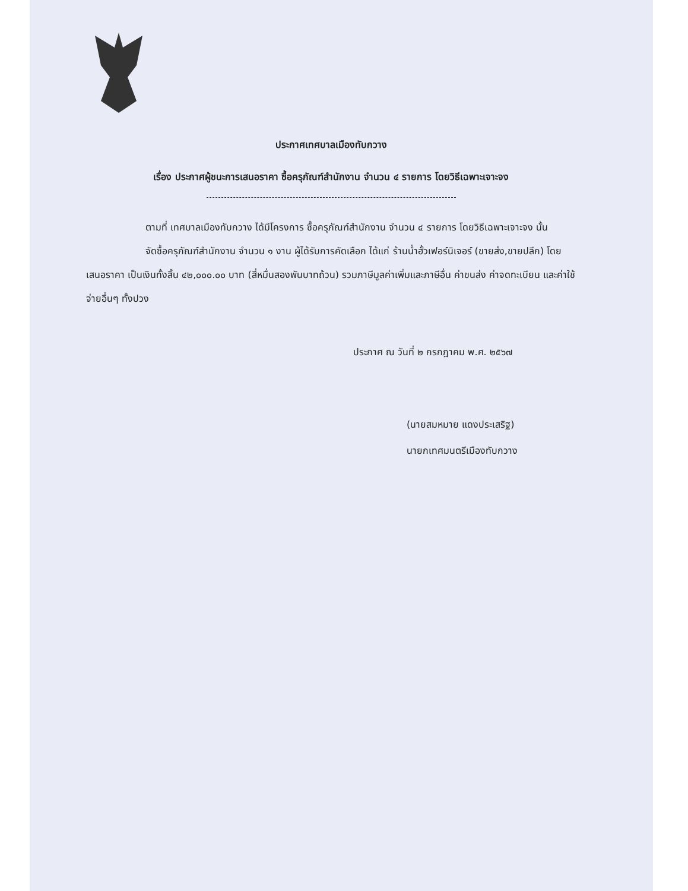ประกาศเทศบาลเมืองทับกวาง
เรื่อง ประกาศผู้ชนะการเสนอราคา ซื้อครุภัณฑ์สำนักงาน จำนวน ๔ รายการ โดยวิธีเฉพาะเจาะจง
ตามที่ เทศบาลเมืองทับกวาง ได้มีโครงการ ซื้อครุภัณฑ์สำนักงาน จำนวน ๔ รายการ โดยวิธีเฉพาะเจาะจง นั้น
จัดซื้อครุภัณฑ์สำนักงาน จำนวน ๑ งาน ผู้ได้รับการคัดเลือก ได้แก่ ร้านน่ำฮั้วเฟอร์นิเจอร์ (ขายส่ง,ขายปลีก) โดยเสนอราคา เป็นเงินทั้งสิ้น ๔๒,๐๐๐.๐๐ บาท (สี่หมื่นสองพันบาทถ้วน) รวมภาษีมูลค่าเพิ่มและภาษีอื่น ค่าขนส่ง ค่าจดทะเบียน และค่าใช้จ่ายอื่นๆ ทั้งปวง
ประกาศ ณ วันที่ ๒ กรกฎาคม พ.ศ. ๒๕๖๗
(นายสมหมาย แดงประเสริฐ)
นายกเทศมนตรีเมืองทับกวาง